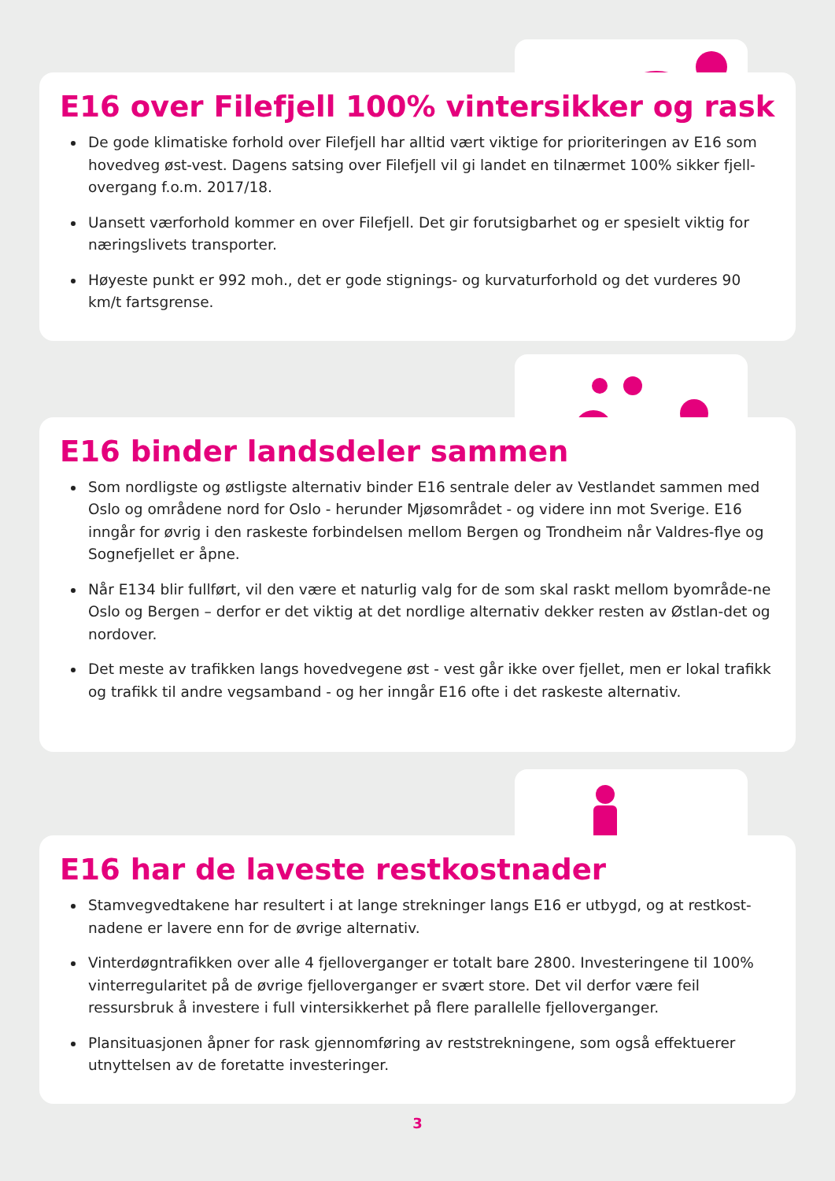E16 over Filefjell 100% vintersikker og rask
De gode klimatiske forhold over Filefjell har alltid vært viktige for prioriteringen av E16 som hovedveg øst-vest. Dagens satsing over Filefjell vil gi landet en tilnærmet 100% sikker fjell-overgang f.o.m. 2017/18.
Uansett værforhold kommer en over Filefjell. Det gir forutsigbarhet og er spesielt viktig for næringslivets transporter.
Høyeste punkt er 992 moh., det er gode stignings- og kurvaturforhold og det vurderes 90 km/t fartsgrense.
E16 binder landsdeler sammen
Som nordligste og østligste alternativ binder E16 sentrale deler av Vestlandet sammen med Oslo og områdene nord for Oslo - herunder Mjøsområdet - og videre inn mot Sverige. E16 inngår for øvrig i den raskeste forbindelsen mellom Bergen og Trondheim når Valdres-flye og Sognefjellet er åpne.
Når E134 blir fullført, vil den være et naturlig valg for de som skal raskt mellom byområde-ne Oslo og Bergen – derfor er det viktig at det nordlige alternativ dekker resten av Østlan-det og nordover.
Det meste av trafikken langs hovedvegene øst - vest går ikke over fjellet, men er lokal trafikk og trafikk til andre vegsamband - og her inngår E16 ofte i det raskeste alternativ.
E16 har de laveste restkostnader
Stamvegvedtakene har resultert i at lange strekninger langs E16 er utbygd, og at restkost-nadene er lavere enn for de øvrige alternativ.
Vinterdøgntrafikken over alle 4 fjelloverganger er totalt bare 2800. Investeringene til 100% vinterregularitet på de øvrige fjelloverganger er svært store. Det vil derfor være feil ressursbruk å investere i full vintersikkerhet på flere parallelle fjelloverganger.
Plansituasjonen åpner for rask gjennomføring av reststrekningene, som også effektuerer utnyttelsen av de foretatte investeringer.
3